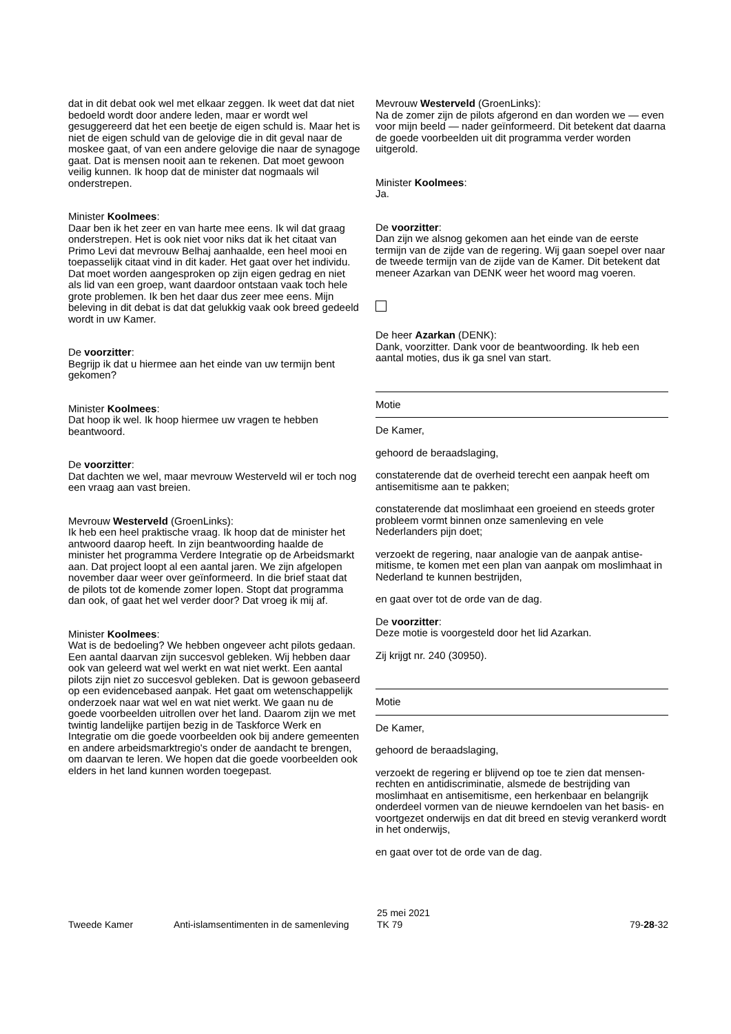dat in dit debat ook wel met elkaar zeggen. Ik weet dat dat niet bedoeld wordt door andere leden, maar er wordt wel gesuggereerd dat het een beetje de eigen schuld is. Maar het is niet de eigen schuld van de gelovige die in dit geval naar de moskee gaat, of van een andere gelovige die naar de synagoge gaat. Dat is mensen nooit aan te rekenen. Dat moet gewoon veilig kunnen. Ik hoop dat de minister dat nogmaals wil onderstrepen.
Minister Koolmees:
Daar ben ik het zeer en van harte mee eens. Ik wil dat graag onderstrepen. Het is ook niet voor niks dat ik het citaat van Primo Levi dat mevrouw Belhaj aanhaalde, een heel mooi en toepasselijk citaat vind in dit kader. Het gaat over het individu. Dat moet worden aangesproken op zijn eigen gedrag en niet als lid van een groep, want daardoor ont­staan vaak toch hele grote problemen. Ik ben het daar dus zeer mee eens. Mijn beleving in dit debat is dat dat gelukkig vaak ook breed gedeeld wordt in uw Kamer.
De voorzitter:
Begrijp ik dat u hiermee aan het einde van uw termijn bent gekomen?
Minister Koolmees:
Dat hoop ik wel. Ik hoop hiermee uw vragen te hebben beantwoord.
De voorzitter:
Dat dachten we wel, maar mevrouw Westerveld wil er toch nog een vraag aan vast breien.
Mevrouw Westerveld (GroenLinks):
Ik heb een heel praktische vraag. Ik hoop dat de minister het antwoord daarop heeft. In zijn beantwoording haalde de minister het programma Verdere Integratie op de Arbeidsmarkt aan. Dat project loopt al een aantal jaren. We zijn afgelopen november daar weer over geïnformeerd. In die brief staat dat de pilots tot de komende zomer lopen. Stopt dat programma dan ook, of gaat het wel verder door? Dat vroeg ik mij af.
Minister Koolmees:
Wat is de bedoeling? We hebben ongeveer acht pilots gedaan. Een aantal daarvan zijn succesvol gebleken. Wij hebben daar ook van geleerd wat wel werkt en wat niet werkt. Een aantal pilots zijn niet zo succesvol gebleken. Dat is gewoon gebaseerd op een evidencebased aanpak. Het gaat om wetenschappelijk onderzoek naar wat wel en wat niet werkt. We gaan nu de goede voorbeelden uitrollen over het land. Daarom zijn we met twintig landelijke partijen bezig in de Taskforce Werk en Integratie om die goede voorbeelden ook bij andere gemeenten en andere arbeids­markt­regio's onder de aandacht te brengen, om daarvan te leren. We hopen dat die goede voorbeelden ook elders in het land kunnen worden toegepast.
Mevrouw Westerveld (GroenLinks):
Na de zomer zijn de pilots afgerond en dan worden we — even voor mijn beeld — nader geïnformeerd. Dit betekent dat daarna de goede voorbeelden uit dit programma verder worden uitgerold.
Minister Koolmees:
Ja.
De voorzitter:
Dan zijn we alsnog gekomen aan het einde van de eerste termijn van de zijde van de regering. Wij gaan soepel over naar de tweede termijn van de zijde van de Kamer. Dit betekent dat meneer Azarkan van DENK weer het woord mag voeren.
De heer Azarkan (DENK):
Dank, voorzitter. Dank voor de beantwoording. Ik heb een aantal moties, dus ik ga snel van start.
Motie
De Kamer,
gehoord de beraadslaging,
constaterende dat de overheid terecht een aanpak heeft om antisemitisme aan te pakken;
constaterende dat moslimhaat een groeiend en steeds groter probleem vormt binnen onze samenleving en vele Nederlanders pijn doet;
verzoekt de regering, naar analogie van de aanpak antise­mitisme, te komen met een plan van aanpak om moslimhaat in Nederland te kunnen bestrijden,
en gaat over tot de orde van de dag.
De voorzitter:
Deze motie is voorgesteld door het lid Azarkan.
Zij krijgt nr. 240 (30950).
Motie
De Kamer,
gehoord de beraadslaging,
verzoekt de regering er blijvend op toe te zien dat mensen­rechten en antidiscriminatie, alsmede de bestrijding van moslimhaat en antisemitisme, een herkenbaar en belangrijk onderdeel vormen van de nieuwe kerndoelen van het basis- en voortgezet onderwijs en dat dit breed en stevig verankerd wordt in het onderwijs,
en gaat over tot de orde van de dag.
Tweede Kamer Anti-islamsentimenten in de samenleving 25 mei 2021
TK 79 79-28-32